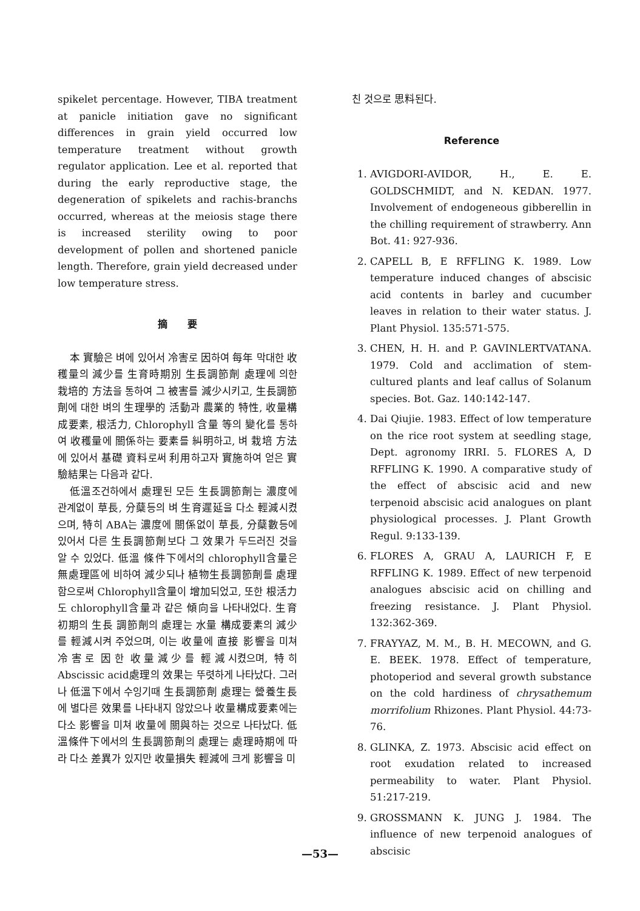spikelet percentage. However, TIBA treatment at panicle initiation gave no significant differences in grain yield occurred low temperature treatment without growth regulator application. Lee et al. reported that during the early reproductive stage, the degeneration of spikelets and rachis-branchs occurred, whereas at the meiosis stage there is increased sterility owing to poor development of pollen and shortened panicle length. Therefore, grain yield decreased under low temperature stress.
摘 要
本 實驗은 벼에 있어서 冷害로 因하여 每年 막대한 收穫量의 減少를 生育時期別 生長調節劑 處理에 의한 栽培的 方法을 통하여 그 被害를 減少시키고, 生長調節劑에 대한 벼의 生理學的 活動과 農業的 特性, 收量構成要素, 根活力, Chlorophyll 含量 等의 變化를 통하여 收穫量에 關係하는 要素를 糾明하고, 벼 栽培 方法에 있어서 基礎 資料로써 利用하고자 實施하여 얻은 實驗結果는 다음과 같다.
低溫조건하에서 處理된 모든 生長調節劑는 濃度에 관계없이 草長, 分蘖등의 벼 生育遲延을 다소 輕減시켰으며, 特히 ABA는 濃度에 關係없이 草長, 分蘖數등에 있어서 다른 生長調節劑보다 그 效果가 두드러진 것을 알 수 있었다. 低溫 條件下에서의 chlorophyll含量은 無處理區에 비하여 減少되나 植物生長調節劑를 處理함으로써 Chlorophyll含量이 增加되었고, 또한 根活力도 chlorophyll含量과 같은 傾向을 나타내었다. 生育 初期의 生長 調節劑의 處理는 水量 構成要素의 減少를 輕減시켜 주었으며, 이는 收量에 直接 影響을 미쳐 冷害로 因한 收量減少를 輕減시켰으며, 特히 Abscissic acid處理의 效果는 뚜렷하게 나타났다. 그러나 低溫下에서 수잉기때 生長調節劑 處理는 營養生長에 별다른 效果를 나타내지 않았으나 收量構成要素에는 다소 影響을 미쳐 收量에 關與하는 것으로 나타났다. 低溫條件下에서의 生長調節劑의 處理는 處理時期에 따라 다소 差異가 있지만 收量損失 輕減에 크게 影響을 미
친 것으로 思料된다.
Reference
1. AVIGDORI-AVIDOR, H., E. E. GOLDSCHMIDT, and N. KEDAN. 1977. Involvement of endogeneous gibberellin in the chilling requirement of strawberry. Ann Bot. 41: 927-936.
2. CAPELL B, E RFFLING K. 1989. Low temperature induced changes of abscisic acid contents in barley and cucumber leaves in relation to their water status. J. Plant Physiol. 135:571-575.
3. CHEN, H. H. and P. GAVINLERTVATANA. 1979. Cold and acclimation of stem-cultured plants and leaf callus of Solanum species. Bot. Gaz. 140:142-147.
4. Dai Qiujie. 1983. Effect of low temperature on the rice root system at seedling stage, Dept. agronomy IRRI. 5. FLORES A, D RFFLING K. 1990. A comparative study of the effect of abscisic acid and new terpenoid abscisic acid analogues on plant physiological processes. J. Plant Growth Regul. 9:133-139.
6. FLORES A, GRAU A, LAURICH F, E RFFLING K. 1989. Effect of new terpenoid analogues abscisic acid on chilling and freezing resistance. J. Plant Physiol. 132:362-369.
7. FRAYYAZ, M. M., B. H. MECOWN, and G. E. BEEK. 1978. Effect of temperature, photoperiod and several growth substance on the cold hardiness of chrysathemum morrifolium Rhizones. Plant Physiol. 44:73-76.
8. GLINKA, Z. 1973. Abscisic acid effect on root exudation related to increased permeability to water. Plant Physiol. 51:217-219.
9. GROSSMANN K. JUNG J. 1984. The influence of new terpenoid analogues of abscisic
—53—